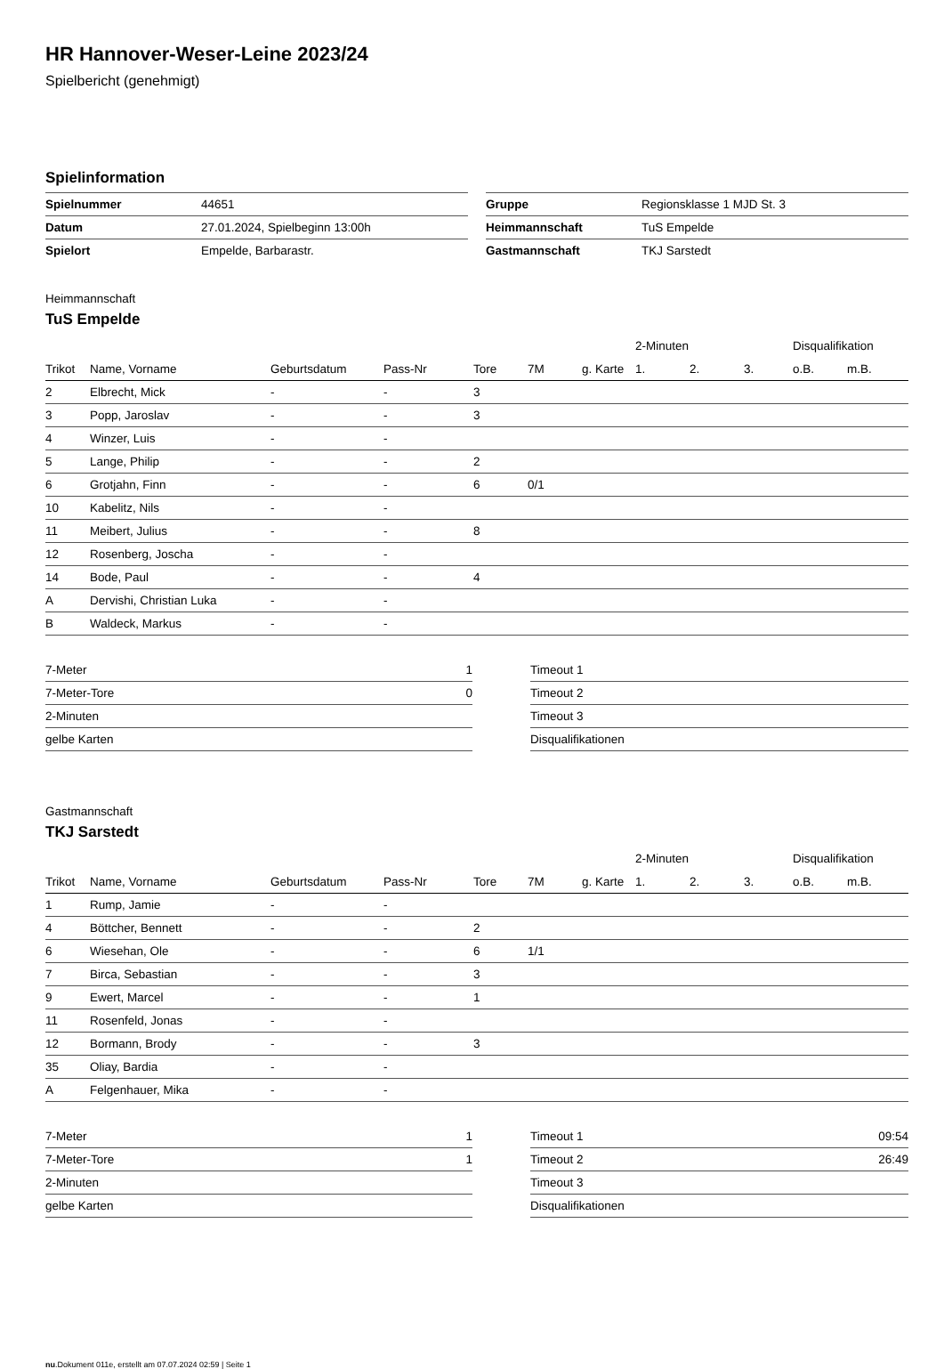HR Hannover-Weser-Leine 2023/24
Spielbericht (genehmigt)
Spielinformation
| Spielnummer | 44651 |
| Datum | 27.01.2024, Spielbeginn 13:00h |
| Spielort | Empelde, Barbarastr. |
| Gruppe | Regionsklasse 1 MJD St. 3 |
| Heimmannschaft | TuS Empelde |
| Gastmannschaft | TKJ Sarstedt |
Heimmannschaft
TuS Empelde
| | | | | | | | 2-Minuten | | | Disqualifikation | |
| --- | --- | --- | --- | --- | --- | --- | --- | --- | --- | --- | --- |
| Trikot | Name, Vorname | Geburtsdatum | Pass-Nr | Tore | 7M | g. Karte | 1. | 2. | 3. | o.B. | m.B. |
| 2 | Elbrecht, Mick | - | - | 3 | | | | | | | |
| 3 | Popp, Jaroslav | - | - | 3 | | | | | | | |
| 4 | Winzer, Luis | - | - | | | | | | | | |
| 5 | Lange, Philip | - | - | 2 | | | | | | | |
| 6 | Grotjahn, Finn | - | - | 6 | 0/1 | | | | | | |
| 10 | Kabelitz, Nils | - | - | | | | | | | | |
| 11 | Meibert, Julius | - | - | 8 | | | | | | | |
| 12 | Rosenberg, Joscha | - | - | | | | | | | | |
| 14 | Bode, Paul | - | - | 4 | | | | | | | |
| A | Dervishi, Christian Luka | - | - | | | | | | | | |
| B | Waldeck, Markus | - | - | | | | | | | | |
| 7-Meter | 1 |
| 7-Meter-Tore | 0 |
| 2-Minuten | |
| gelbe Karten | |
| Timeout 1 | |
| Timeout 2 | |
| Timeout 3 | |
| Disqualifikationen | |
Gastmannschaft
TKJ Sarstedt
| | | | | | | | 2-Minuten | | | Disqualifikation | |
| --- | --- | --- | --- | --- | --- | --- | --- | --- | --- | --- | --- |
| Trikot | Name, Vorname | Geburtsdatum | Pass-Nr | Tore | 7M | g. Karte | 1. | 2. | 3. | o.B. | m.B. |
| 1 | Rump, Jamie | - | - | | | | | | | | |
| 4 | Böttcher, Bennett | - | - | 2 | | | | | | | |
| 6 | Wiesehan, Ole | - | - | 6 | 1/1 | | | | | | |
| 7 | Birca, Sebastian | - | - | 3 | | | | | | | |
| 9 | Ewert, Marcel | - | - | 1 | | | | | | | |
| 11 | Rosenfeld, Jonas | - | - | | | | | | | | |
| 12 | Bormann, Brody | - | - | 3 | | | | | | | |
| 35 | Oliay, Bardia | - | - | | | | | | | | |
| A | Felgenhauer, Mika | - | - | | | | | | | | |
| 7-Meter | 1 |
| 7-Meter-Tore | 1 |
| 2-Minuten | |
| gelbe Karten | |
| Timeout 1 | 09:54 |
| Timeout 2 | 26:49 |
| Timeout 3 | |
| Disqualifikationen | |
nu.Dokument 011e, erstellt am 07.07.2024 02:59 | Seite 1